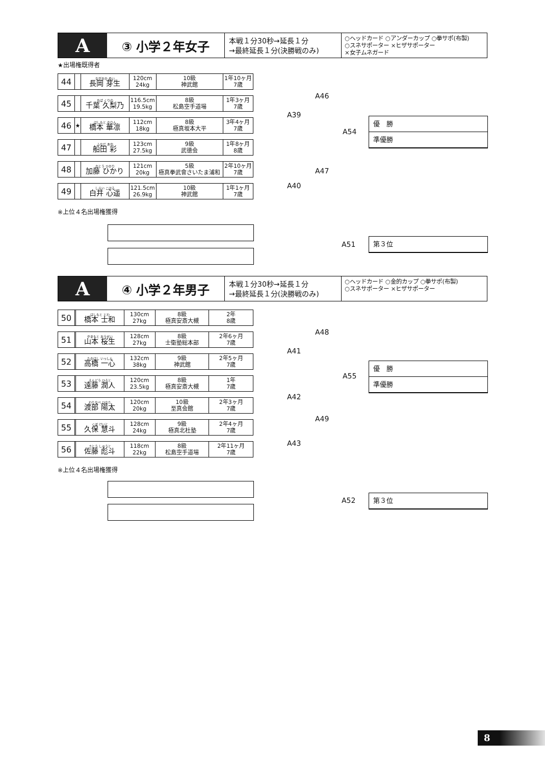A
③ 小学２年女子
本戦１分30秒→延長１分
→最終延長１分(決勝戦のみ)
○ヘッドカード ○アンダーカップ ○拳サポ(布製)
○スネサポーター ×ヒザサポーター
×女子ムネガード
★出場権既得者
| 44 | | ながおか めい 長岡 芽生 | 120cm 24kg | 10級 神武館 | 1年10ヶ月 7歳 |
| 45 | | ちば くりの 千葉 久梨乃 | 116.5cm 19.5kg | 8級 松島空手道場 | 1年3ヶ月 7歳 |
| 46 | ★ | はしもと かりん 橋本 華凛 | 112cm 18kg | 8級 極真坂本大平 | 3年4ヶ月 7歳 |
| 47 | | ふなだ あや 船田 彩 | 123cm 27.5kg | 9級 武徳会 | 1年8ヶ月 8歳 |
| 48 | | かとう ひかり 加藤 ひかり | 121cm 20kg | 5級 極真拳武會さいたま浦和 | 2年10ヶ月 7歳 |
| 49 | | しらい こはる 白井 心遥 | 121.5cm 26.9kg | 10級 神武館 | 1年1ヶ月 7歳 |
※上位４名出場権獲得
A46
A39
A54
A47
A40
優　勝
準優勝
A51
第３位
A
④ 小学２年男子
本戦１分30秒→延長１分
→最終延長１分(決勝戦のみ)
○ヘッドカード ○金的カップ ○拳サポ(布製)
○スネサポーター ×ヒザサポーター
| 50 | | はしもと とわ 橋本 士和 | 130cm 27kg | 8級 極真安斎大槻 | 2年 8歳 |
| 51 | | やまもと おうせい 山本 桜生 | 128cm 27kg | 8級 士衛塾総本部 | 2年6ヶ月 7歳 |
| 52 | | たかはし いっしん 高橋 一心 | 132cm 38kg | 9級 神武館 | 2年5ヶ月 7歳 |
| 53 | | えんどう ひろと 遠藤 潤人 | 120cm 23.5kg | 8級 極真安斎大槻 | 1年 7歳 |
| 54 | | わたなべ ひなた 渡部 陽太 | 120cm 20kg | 10級 至真会館 | 2年3ヶ月 7歳 |
| 55 | | くぼ けいと 久保 慧斗 | 128cm 24kg | 9級 極真北杜塾 | 2年4ヶ月 7歳 |
| 56 | | さとう しゅうと 佐藤 彪斗 | 118cm 22kg | 8級 松島空手道場 | 2年11ヶ月 7歳 |
※上位４名出場権獲得
A48
A41
A55
A42
A49
A43
優　勝
準優勝
A52 第３位
8